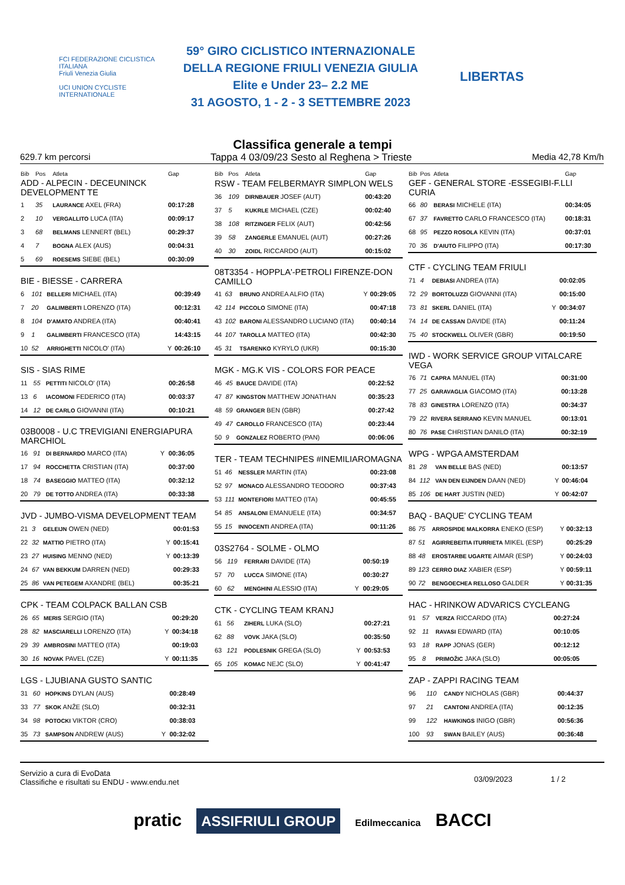FCI FEDERAZIONE CICLISTICA ITALIANA
Friuli Venezia Giulia
UCI UNION CYCLISTE INTERNATIONALE
59° GIRO CICLISTICO INTERNAZIONALE
DELLA REGIONE FRIULI VENEZIA GIULIA
Elite e Under 23– 2.2 ME
31 AGOSTO, 1 - 2 - 3 SETTEMBRE 2023
LIBERTAS
Classifica generale a tempi
629.7 km percorsi Tappa 4 03/09/23 Sesto al Reghena > Trieste Media 42,78 Km/h
| Bib | Pos | Atleta | | Gap |
| --- | --- | --- | --- | --- |
| ADD - ALPECIN - DECEUNINCK DEVELOPMENT TE | | | | |
| 1 | 35 | LAURANCE AXEL (FRA) | | 00:17:28 |
| 2 | 10 | VERGALLITO LUCA (ITA) | | 00:09:17 |
| 3 | 68 | BELMANS LENNERT (BEL) | | 00:29:37 |
| 4 | 7 | BOGNA ALEX (AUS) | | 00:04:31 |
| 5 | 69 | ROESEMS SIEBE (BEL) | | 00:30:09 |
| BIE - BIESSE - CARRERA | | | | |
| 6 | 101 | BELLERI MICHAEL (ITA) | | 00:39:49 |
| 7 | 20 | GALIMBERTI LORENZO (ITA) | | 00:12:31 |
| 8 | 104 | D'AMATO ANDREA (ITA) | | 00:40:41 |
| 9 | 1 | GALIMBERTI FRANCESCO (ITA) | | 14:43:15 |
| 10 | 52 | ARRIGHETTI NICOLO' (ITA) | Y | 00:26:10 |
| SIS - SIAS RIME | | | | |
| 11 | 55 | PETTITI NICOLO' (ITA) | | 00:26:58 |
| 13 | 6 | IACOMONI FEDERICO (ITA) | | 00:03:37 |
| 14 | 12 | DE CARLO GIOVANNI (ITA) | | 00:10:21 |
| 03B0008 - U.C TREVIGIANI ENERGIAPURA MARCHIOL | | | | |
| 16 | 91 | DI BERNARDO MARCO (ITA) | Y | 00:36:05 |
| 17 | 94 | ROCCHETTA CRISTIAN (ITA) | | 00:37:00 |
| 18 | 74 | BASEGGIO MATTEO (ITA) | | 00:32:12 |
| 20 | 79 | DE TOTTO ANDREA (ITA) | | 00:33:38 |
| JVD - JUMBO-VISMA DEVELOPMENT TEAM | | | | |
| 21 | 3 | GELEIJN OWEN (NED) | | 00:01:53 |
| 22 | 32 | MATTIO PIETRO (ITA) | Y | 00:15:41 |
| 23 | 27 | HUISING MENNO (NED) | Y | 00:13:39 |
| 24 | 67 | VAN BEKKUM DARREN (NED) | | 00:29:33 |
| 25 | 86 | VAN PETEGEM AXANDRE (BEL) | | 00:35:21 |
| CPK - TEAM COLPACK BALLAN CSB | | | | |
| 26 | 65 | MERIS SERGIO (ITA) | | 00:29:20 |
| 28 | 82 | MASCIARELLI LORENZO (ITA) | Y | 00:34:18 |
| 29 | 39 | AMBROSINI MATTEO (ITA) | | 00:19:03 |
| 30 | 16 | NOVAK PAVEL (CZE) | Y | 00:11:35 |
| LGS - LJUBIANA GUSTO SANTIC | | | | |
| 31 | 60 | HOPKINS DYLAN (AUS) | | 00:28:49 |
| 33 | 77 | SKOK ANŽE (SLO) | | 00:32:31 |
| 34 | 98 | POTOCKI VIKTOR (CRO) | | 00:38:03 |
| 35 | 73 | SAMPSON ANDREW (AUS) | Y | 00:32:02 |
| Bib | Pos | Atleta | | Gap |
| --- | --- | --- | --- | --- |
| RSW - TEAM FELBERMAYR SIMPLON WELS | | | | |
| 36 | 109 | DIRNBAUER JOSEF (AUT) | | 00:43:20 |
| 37 | 5 | KUKRLE MICHAEL (CZE) | | 00:02:40 |
| 38 | 108 | RITZINGER FELIX (AUT) | | 00:42:56 |
| 39 | 58 | ZANGERLE EMANUEL (AUT) | | 00:27:26 |
| 40 | 30 | ZOIDL RICCARDO (AUT) | | 00:15:02 |
| 08T3354 - HOPPLA'-PETROLI FIRENZE-DON CAMILLO | | | | |
| 41 | 63 | BRUNO ANDREA ALFIO (ITA) | Y | 00:29:05 |
| 42 | 114 | PICCOLO SIMONE (ITA) | | 00:47:18 |
| 43 | 102 | BARONI ALESSANDRO LUCIANO (ITA) | | 00:40:14 |
| 44 | 107 | TAROLLA MATTEO (ITA) | | 00:42:30 |
| 45 | 31 | TSARENKO KYRYLO (UKR) | | 00:15:30 |
| MGK - MG.K VIS - COLORS FOR PEACE | | | | |
| 46 | 45 | BAUCE DAVIDE (ITA) | | 00:22:52 |
| 47 | 87 | KINGSTON MATTHEW JONATHAN | | 00:35:23 |
| 48 | 59 | GRANGER BEN (GBR) | | 00:27:42 |
| 49 | 47 | CAROLLO FRANCESCO (ITA) | | 00:23:44 |
| 50 | 9 | GONZALEZ ROBERTO (PAN) | | 00:06:06 |
| TER - TEAM TECHNIPES #INEMILIAROMAGNA | | | | |
| 51 | 46 | NESSLER MARTIN (ITA) | | 00:23:08 |
| 52 | 97 | MONACO ALESSANDRO TEODORO | | 00:37:43 |
| 53 | 111 | MONTEFIORI MATTEO (ITA) | | 00:45:55 |
| 54 | 85 | ANSALONI EMANUELE (ITA) | | 00:34:57 |
| 55 | 15 | INNOCENTI ANDREA (ITA) | | 00:11:26 |
| 03S2764 - SOLME - OLMO | | | | |
| 56 | 119 | FERRARI DAVIDE (ITA) | | 00:50:19 |
| 57 | 70 | LUCCA SIMONE (ITA) | | 00:30:27 |
| 60 | 62 | MENGHINI ALESSIO (ITA) | Y | 00:29:05 |
| CTK - CYCLING TEAM KRANJ | | | | |
| 61 | 56 | ZIHERL LUKA (SLO) | | 00:27:21 |
| 62 | 88 | VOVK JAKA (SLO) | | 00:35:50 |
| 63 | 121 | PODLESNIK GREGA (SLO) | Y | 00:53:53 |
| 65 | 105 | KOMAC NEJC (SLO) | Y | 00:41:47 |
| Bib | Pos | Atleta | | Gap |
| --- | --- | --- | --- | --- |
| GEF - GENERAL STORE -ESSEGIBI-F.LLI CURIA | | | | |
| 66 | 80 | BERASI MICHELE (ITA) | | 00:34:05 |
| 67 | 37 | FAVRETTO CARLO FRANCESCO (ITA) | | 00:18:31 |
| 68 | 95 | PEZZO ROSOLA KEVIN (ITA) | | 00:37:01 |
| 70 | 36 | D'AIUTO FILIPPO (ITA) | | 00:17:30 |
| CTF - CYCLING TEAM FRIULI | | | | |
| 71 | 4 | DEBIASI ANDREA (ITA) | | 00:02:05 |
| 72 | 29 | BORTOLUZZI GIOVANNI (ITA) | | 00:15:00 |
| 73 | 81 | SKERL DANIEL (ITA) | Y | 00:34:07 |
| 74 | 14 | DE CASSAN DAVIDE (ITA) | | 00:11:24 |
| 75 | 40 | STOCKWELL OLIVER (GBR) | | 00:19:50 |
| IWD - WORK SERVICE GROUP VITALCARE VEGA | | | | |
| 76 | 71 | CAPRA MANUEL (ITA) | | 00:31:00 |
| 77 | 25 | GARAVAGLIA GIACOMO (ITA) | | 00:13:28 |
| 78 | 83 | GINESTRA LORENZO (ITA) | | 00:34:37 |
| 79 | 22 | RIVERA SERRANO KEVIN MANUEL | | 00:13:01 |
| 80 | 76 | PASE CHRISTIAN DANILO (ITA) | | 00:32:19 |
| WPG - WPGA AMSTERDAM | | | | |
| 81 | 28 | VAN BELLE BAS (NED) | | 00:13:57 |
| 84 | 112 | VAN DEN EIJNDEN DAAN (NED) | Y | 00:46:04 |
| 85 | 106 | DE HART JUSTIN (NED) | Y | 00:42:07 |
| BAQ - BAQUE' CYCLING TEAM | | | | |
| 86 | 75 | ARROSPIDE MALKORRA ENEKO (ESP) | Y | 00:32:13 |
| 87 | 51 | AGIRREBEITIA ITURRIETA MIKEL (ESP) | | 00:25:29 |
| 88 | 48 | EROSTARBE UGARTE AIMAR (ESP) | Y | 00:24:03 |
| 89 | 123 | CERRO DIAZ XABIER (ESP) | Y | 00:59:11 |
| 90 | 72 | BENGOECHEA RELLOSO GALDER | Y | 00:31:35 |
| HAC - HRINKOW ADVARICS CYCLEANG | | | | |
| 91 | 57 | VERZA RICCARDO (ITA) | | 00:27:24 |
| 92 | 11 | RAVASI EDWARD (ITA) | | 00:10:05 |
| 93 | 18 | RAPP JONAS (GER) | | 00:12:12 |
| 95 | 8 | PRIMOŽIC JAKA (SLO) | | 00:05:05 |
| ZAP - ZAPPI RACING TEAM | | | | |
| 96 | 110 | CANDY NICHOLAS (GBR) | | 00:44:37 |
| 97 | 21 | CANTONI ANDREA (ITA) | | 00:12:35 |
| 99 | 122 | HAWKINGS INIGO (GBR) | | 00:56:36 |
| 100 | 93 | SWAN BAILEY (AUS) | | 00:36:48 |
Servizio a cura di EvoData
Classifiche e risultati su ENDU - www.endu.net
03/09/2023 1 / 2
pratic ASSIFRIULI GROUP Edilmeccanica BACCI